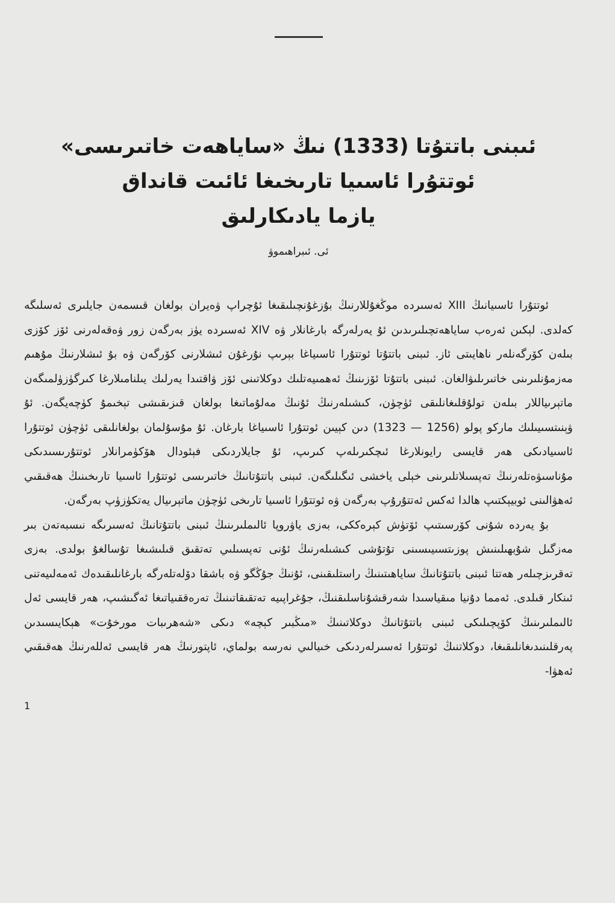ئىبنى باتتۇتا (1333) نىڭ «ساياھەت خاتىرىسى»
ئوتتۇرا ئاسىيا تارىخىغا ئائىت قانداق
يازما يادىكارلىق
ئى. ئىبراھىموۋ
ئوتتۇرا ئاسىيانىڭ XIII ئەسىردە موڭغۇللارنىڭ بۇزغۇنچىلىقىغا ئۇچراپ ۋەيران بولغان قىسمەن جايلىرى ئەسلىگە كەلدى. لېكىن ئەرەب ساياھەتچىلىرىدىن ئۇ يەرلەرگە بارغانلار ۋە XIV ئەسىردە يۈز بەرگەن زور ۋەقەلەرنى ئۆز كۆزى بىلەن كۆرگەنلەر ناھايىتى ئاز. ئىبنى باتتۇتا ئوتتۇرا ئاسىياغا بېرىپ نۇرغۇن ئىشلارنى كۆرگەن ۋە بۇ ئىشلارنىڭ مۇھىم مەزمۇنلىرىنى خاتىرىلىۋالغان. ئىبنى باتتۇتا ئۆزىنىڭ ئەھمىيەتلىك دوكلاتىنى ئۆز ۋاقتىدا يەرلىك يىلنامىلارغا كىرگۈزۈلمىگەن ماتېرىياللار بىلەن تولۇقلىغانلىقى ئۈچۈن، كىشىلەرنىڭ ئۇنىڭ مەلۇماتىغا بولغان قىزىقىشى تېخىمۇ كۈچەيگەن. ئۇ ۋېنىتسىيىلىك ماركو پولو (1256 — 1323) دىن كېيىن ئوتتۇرا ئاسىياغا بارغان. ئۇ مۇسۇلمان بولغانلىقى ئۈچۈن ئوتتۇرا ئاسىيادىكى ھەر قايسى رايونلارغا ئىچكىرىلەپ كىرىپ، ئۇ جايلاردىكى فېئودال ھۆكۈمرانلار ئوتتۇرىسىدىكى مۇناسىۋەتلەرنىڭ تەپسىلاتلىرىنى خېلى ياخشى ئىگىلىگەن. ئىبنى باتتۇتانىڭ خاتىرىسى ئوتتۇرا ئاسىيا تارىخىنىڭ ھەقىقىي ئەھۋالىنى ئوبيېكتىپ ھالدا ئەكس ئەتتۇرۇپ بەرگەن ۋە ئوتتۇرا ئاسىيا تارىخى ئۈچۈن ماتېرىيال يەتكۈزۈپ بەرگەن.
بۇ يەردە شۇنى كۆرسىتىپ ئۆتۈش كېرەككى، بەزى ياۋروپا ئالىملىرىنىڭ ئىبنى باتتۇتانىڭ ئەسىرىگە نىسبەتەن بىر مەزگىل شۇبھىلىنىش پوزىتسىيىسىنى تۇتۇشى كىشىلەرنىڭ ئۇنى تەپسىلىي تەتقىق قىلىشىغا تۇسالغۇ بولدى. بەزى تەقرىزچىلەر ھەتتا ئىبنى باتتۇتانىڭ ساياھىتىنىڭ راستلىقىنى، ئۇنىڭ جۇڭگو ۋە باشقا دۆلەتلەرگە بارغانلىقىدەك ئەمەلىيەتنى ئىنكار قىلدى. ئەمما دۇنيا مىقياسىدا شەرقشۇناسلىقنىڭ، جۇغراپىيە تەتقىقاتىنىڭ تەرەققىياتىغا ئەگىشىپ، ھەر قايسى ئەل ئالىملىرىنىڭ كۆپچىلىكى ئىبنى باتتۇتانىڭ دوكلاتىنىڭ «مىڭبىر كېچە» دىكى «شەھرىبات مورخۇت» ھېكايىسىدىن پەرقلىنىدىغانلىقىغا، دوكلاتنىڭ ئوتتۇرا ئەسىرلەردىكى خىيالىي نەرسە بولماي، ئاپتورنىڭ ھەر قايسى ئەللەرنىڭ ھەقىقىي ئەھۋا-
1